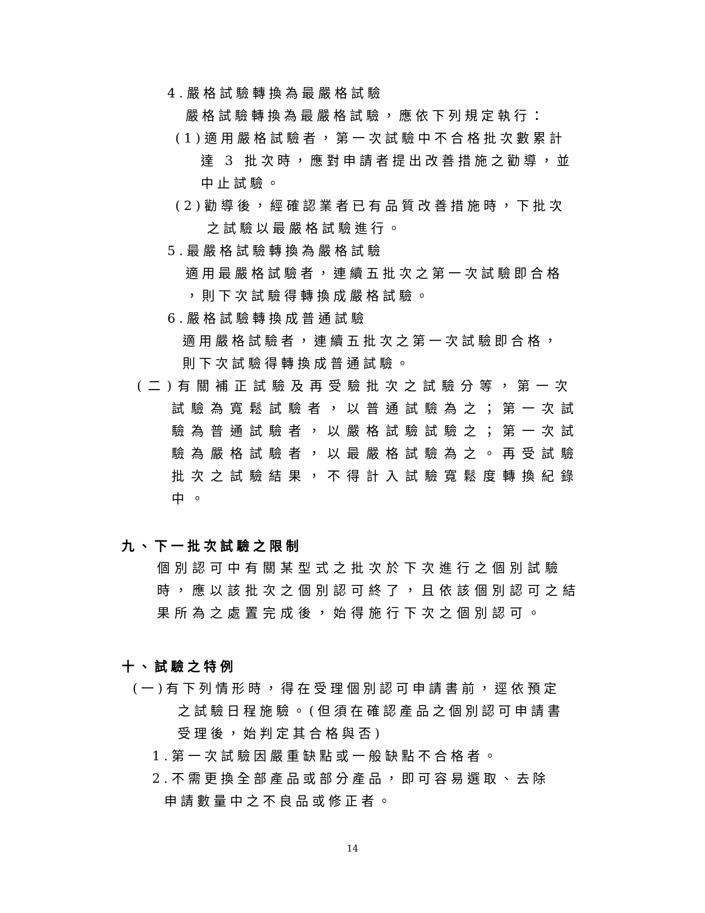4.嚴格試驗轉換為最嚴格試驗
嚴格試驗轉換為最嚴格試驗，應依下列規定執行：
(1)適用嚴格試驗者，第一次試驗中不合格批次數累計
達 3 批次時，應對申請者提出改善措施之勸導，並
中止試驗。
(2)勸導後，經確認業者已有品質改善措施時，下批次
之試驗以最嚴格試驗進行。
5.最嚴格試驗轉換為嚴格試驗
適用最嚴格試驗者，連續五批次之第一次試驗即合格
，則下次試驗得轉換成嚴格試驗。
6.嚴格試驗轉換成普通試驗
適用嚴格試驗者，連續五批次之第一次試驗即合格，
則下次試驗得轉換成普通試驗。
(二)有關補正試驗及再受驗批次之試驗分等，第一次
試驗為寬鬆試驗者，以普通試驗為之；第一次試
驗為普通試驗者，以嚴格試驗試驗之；第一次試
驗為嚴格試驗者，以最嚴格試驗為之。再受試驗
批次之試驗結果，不得計入試驗寬鬆度轉換紀錄
中。
九、下一批次試驗之限制
個別認可中有關某型式之批次於下次進行之個別試驗
時，應以該批次之個別認可終了，且依該個別認可之結
果所為之處置完成後，始得施行下次之個別認可。
十、試驗之特例
(一)有下列情形時，得在受理個別認可申請書前，逕依預定
之試驗日程施驗。(但須在確認產品之個別認可申請書
受理後，始判定其合格與否)
1.第一次試驗因嚴重缺點或一般缺點不合格者。
2.不需更換全部產品或部分產品，即可容易選取、去除
申請數量中之不良品或修正者。
14